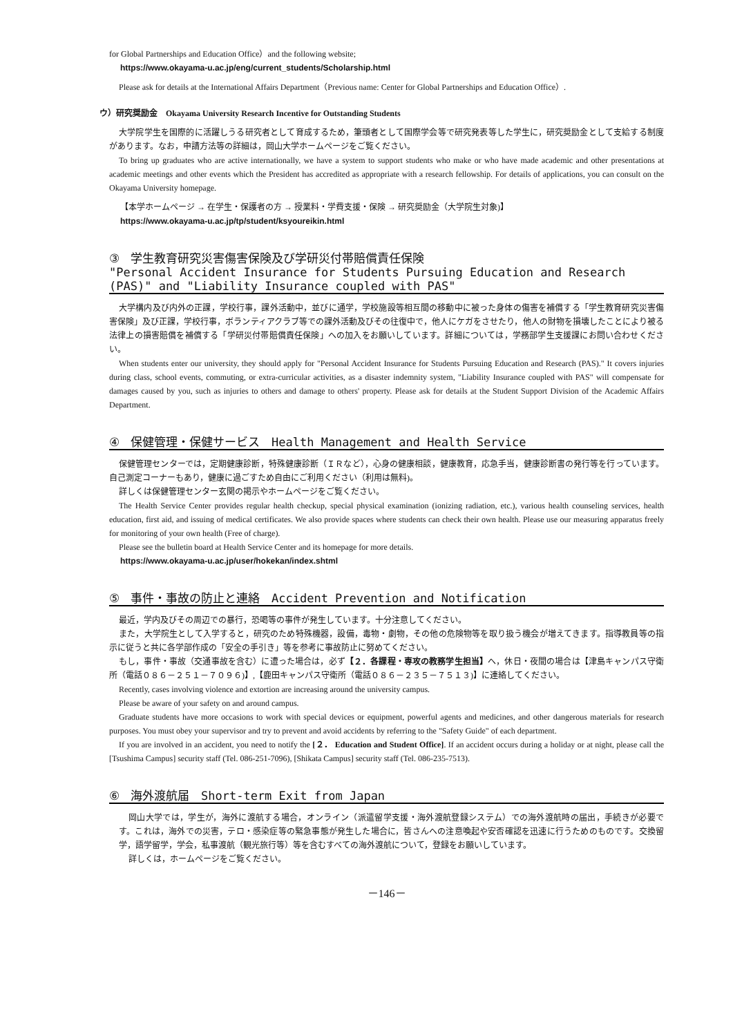for Global Partnerships and Education Office）and the following website;
https://www.okayama-u.ac.jp/eng/current_students/Scholarship.html
Please ask for details at the International Affairs Department（Previous name: Center for Global Partnerships and Education Office）.
ウ）研究奨励金　Okayama University Research Incentive for Outstanding Students
大学院学生を国際的に活躍しうる研究者として育成するため，筆頭者として国際学会等で研究発表等した学生に，研究奨励金として支給する制度があります。なお，申請方法等の詳細は，岡山大学ホームページをご覧ください。
To bring up graduates who are active internationally, we have a system to support students who make or who have made academic and other presentations at academic meetings and other events which the President has accredited as appropriate with a research fellowship. For details of applications, you can consult on the Okayama University homepage.
【本学ホームページ → 在学生・保護者の方 → 授業料・学費支援・保険 → 研究奨励金（大学院生対象)】
https://www.okayama-u.ac.jp/tp/student/ksyoureikin.html
③ 学生教育研究災害傷害保険及び学研災付帯賠償責任保険
"Personal Accident Insurance for Students Pursuing Education and Research (PAS)" and "Liability Insurance coupled with PAS"
大学構内及び内外の正課，学校行事，課外活動中，並びに通学，学校施設等相互間の移動中に被った身体の傷害を補償する「学生教育研究災害傷害保険」及び正課，学校行事，ボランティアクラブ等での課外活動及びその往復中で，他人にケガをさせたり，他人の財物を損壊したことにより被る法律上の損害賠償を補償する「学研災付帯賠償責任保険」への加入をお願いしています。詳細については，学務部学生支援課にお問い合わせください。
When students enter our university, they should apply for "Personal Accident Insurance for Students Pursuing Education and Research (PAS)." It covers injuries during class, school events, commuting, or extra-curricular activities, as a disaster indemnity system, "Liability Insurance coupled with PAS" will compensate for damages caused by you, such as injuries to others and damage to others' property. Please ask for details at the Student Support Division of the Academic Affairs Department.
④ 保健管理・保健サービス　Health Management and Health Service
保健管理センターでは，定期健康診断，特殊健康診断（ＩＲなど），心身の健康相談，健康教育，応急手当，健康診断書の発行等を行っています。自己測定コーナーもあり，健康に過ごすため自由にご利用ください（利用は無料)。
詳しくは保健管理センター玄関の掲示やホームページをご覧ください。
The Health Service Center provides regular health checkup, special physical examination (ionizing radiation, etc.), various health counseling services, health education, first aid, and issuing of medical certificates. We also provide spaces where students can check their own health. Please use our measuring apparatus freely for monitoring of your own health (Free of charge).
Please see the bulletin board at Health Service Center and its homepage for more details.
https://www.okayama-u.ac.jp/user/hokekan/index.shtml
⑤ 事件・事故の防止と連絡　Accident Prevention and Notification
最近，学内及びその周辺での暴行，恐喝等の事件が発生しています。十分注意してください。
また，大学院生として入学すると，研究のため特殊機器，設備，毒物・劇物，その他の危険物等を取り扱う機会が増えてきます。指導教員等の指示に従うと共に各学部作成の「安全の手引き」等を参考に事故防止に努めてください。
もし，事件・事故（交通事故を含む）に遭った場合は，必ず【２．各課程・専攻の教務学生担当】へ，休日・夜間の場合は【津島キャンパス守衛所（電話０８６－２５１－７０９６)】,【鹿田キャンパス守衛所（電話０８６－２３５－７５１３)】に連絡してください。
Recently, cases involving violence and extortion are increasing around the university campus.
Please be aware of your safety on and around campus.
Graduate students have more occasions to work with special devices or equipment, powerful agents and medicines, and other dangerous materials for research purposes. You must obey your supervisor and try to prevent and avoid accidents by referring to the "Safety Guide" of each department.
If you are involved in an accident, you need to notify the [２． Education and Student Office]. If an accident occurs during a holiday or at night, please call the [Tsushima Campus] security staff (Tel. 086-251-7096), [Shikata Campus] security staff (Tel. 086-235-7513).
⑥ 海外渡航届　Short-term Exit from Japan
岡山大学では，学生が，海外に渡航する場合，オンライン（派遣留学支援・海外渡航登録システム）での海外渡航時の届出，手続きが必要です。これは，海外での災害，テロ・感染症等の緊急事態が発生した場合に，皆さんへの注意喚起や安否確認を迅速に行うためのものです。交換留学，語学留学，学会，私事渡航（観光旅行等）等を含むすべての海外渡航について，登録をお願いしています。
詳しくは，ホームページをご覧ください。
－146－